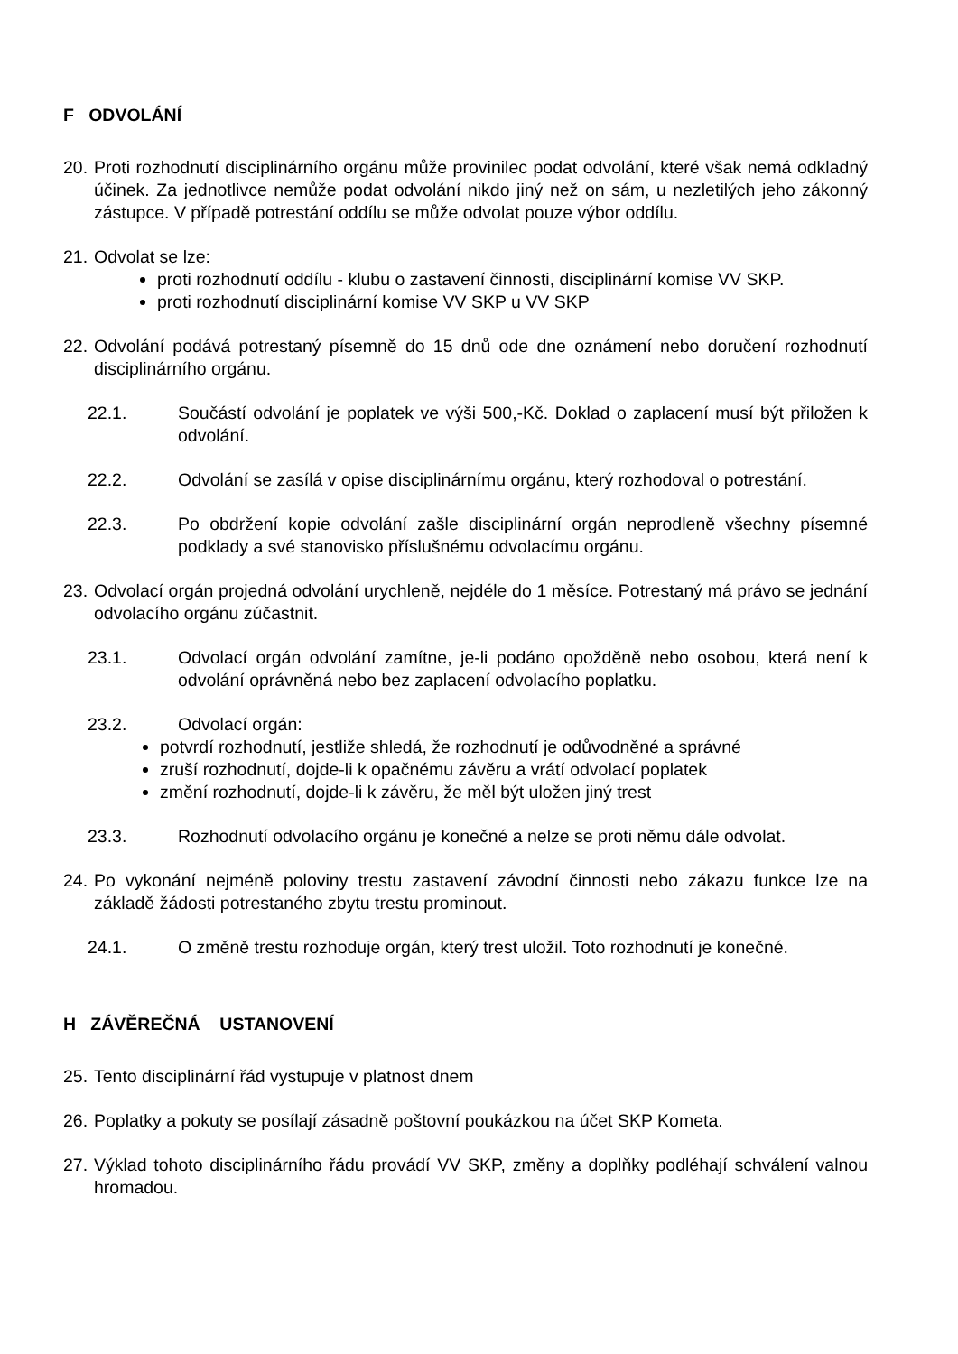F ODVOLÁNÍ
20.
Proti rozhodnutí disciplinárního orgánu může provinilec podat odvolání, které však nemá odkladný účinek. Za jednotlivce nemůže podat odvolání nikdo jiný než on sám, u nezletilých jeho zákonný zástupce. V případě potrestání oddílu se může odvolat pouze výbor oddílu.
21.
Odvolat se lze:
proti rozhodnutí oddílu - klubu o zastavení činnosti, disciplinární komise VV SKP.
proti rozhodnutí disciplinární komise VV SKP u VV SKP
22.
Odvolání podává potrestaný písemně do 15 dnů ode dne oznámení nebo doručení rozhodnutí disciplinárního orgánu.
22.1. Součástí odvolání je poplatek ve výši 500,-Kč. Doklad o zaplacení musí být přiložen k odvolání.
22.2. Odvolání se zasílá v opise disciplinárnímu orgánu, který rozhodoval o potrestání.
22.3. Po obdržení kopie odvolání zašle disciplinární orgán neprodleně všechny písemné podklady a své stanovisko příslušnému odvolacímu orgánu.
23.
Odvolací orgán projedná odvolání urychleně, nejdéle do 1 měsíce. Potrestaný má právo se jednání odvolacího orgánu zúčastnit.
23.1. Odvolací orgán odvolání zamítne, je-li podáno opožděně nebo osobou, která není k odvolání oprávněná nebo bez zaplacení odvolacího poplatku.
23.2. Odvolací orgán:
potvrdí rozhodnutí, jestliže shledá, že rozhodnutí je odůvodněné a správné
zruší rozhodnutí, dojde-li k opačnému závěru a vrátí odvolací poplatek
změní rozhodnutí, dojde-li k závěru, že měl být uložen jiný trest
23.3. Rozhodnutí odvolacího orgánu je konečné a nelze se proti němu dále odvolat.
24.
Po vykonání nejméně poloviny trestu zastavení závodní činnosti nebo zákazu funkce lze na základě žádosti potrestaného zbytu trestu prominout.
24.1. O změně trestu rozhoduje orgán, který trest uložil. Toto rozhodnutí je konečné.
H ZÁVĚREČNÁ USTANOVENÍ
25.
Tento disciplinární řád vystupuje v platnost dnem
26.
Poplatky a pokuty se posílají zásadně poštovní poukázkou na účet SKP Kometa.
27.
Výklad tohoto disciplinárního řádu provádí VV SKP, změny a doplňky podléhají schválení valnou hromadou.